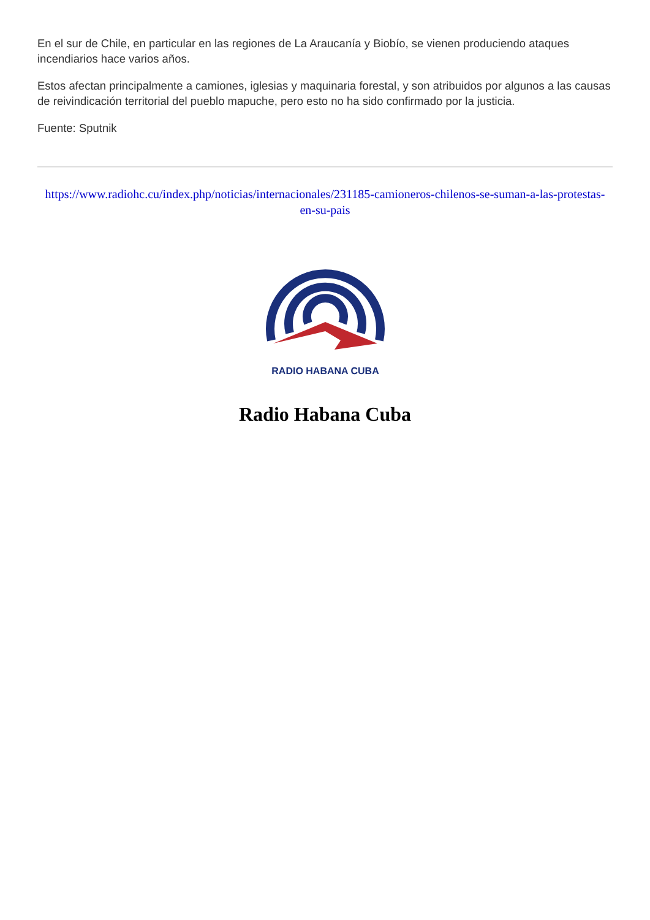En el sur de Chile, en particular en las regiones de La Araucanía y Biobío, se vienen produciendo ataques incendiarios hace varios años.
Estos afectan principalmente a camiones, iglesias y maquinaria forestal, y son atribuidos por algunos a las causas de reivindicación territorial del pueblo mapuche, pero esto no ha sido confirmado por la justicia.
Fuente: Sputnik
https://www.radiohc.cu/index.php/noticias/internacionales/231185-camioneros-chilenos-se-suman-a-las-protestas-en-su-pais
RADIO HABANA CUBA
Radio Habana Cuba